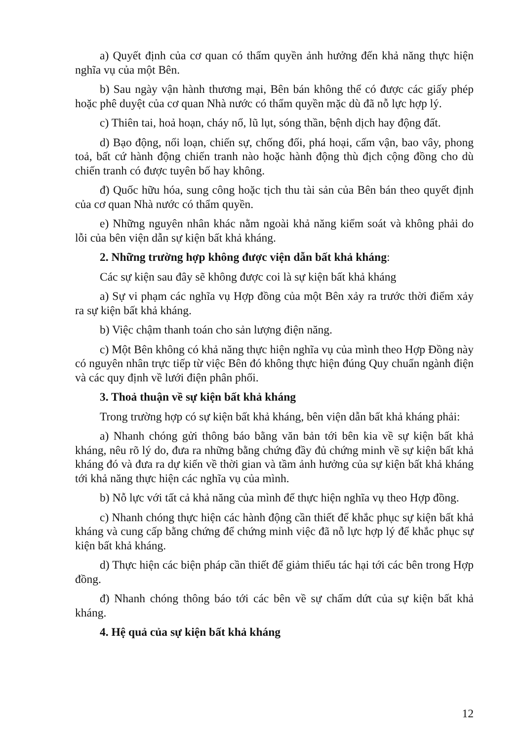a) Quyết định của cơ quan có thẩm quyền ảnh hưởng đến khả năng thực hiện nghĩa vụ của một Bên.
b) Sau ngày vận hành thương mại, Bên bán không thể có được các giấy phép hoặc phê duyệt của cơ quan Nhà nước có thẩm quyền mặc dù đã nỗ lực hợp lý.
c) Thiên tai, hoả hoạn, cháy nổ, lũ lụt, sóng thần, bệnh dịch hay động đất.
d) Bạo động, nổi loạn, chiến sự, chống đối, phá hoại, cấm vận, bao vây, phong toả, bất cứ hành động chiến tranh nào hoặc hành động thù địch cộng đồng cho dù chiến tranh có được tuyên bố hay không.
đ) Quốc hữu hóa, sung công hoặc tịch thu tài sản của Bên bán theo quyết định của cơ quan Nhà nước có thẩm quyền.
e) Những nguyên nhân khác nằm ngoài khả năng kiểm soát và không phải do lỗi của bên viện dẫn sự kiện bất khả kháng.
2. Những trường hợp không được viện dẫn bất khả kháng:
Các sự kiện sau đây sẽ không được coi là sự kiện bất khả kháng
a) Sự vi phạm các nghĩa vụ Hợp đồng của một Bên xảy ra trước thời điểm xảy ra sự kiện bất khả kháng.
b) Việc chậm thanh toán cho sản lượng điện năng.
c) Một Bên không có khả năng thực hiện nghĩa vụ của mình theo Hợp Đồng này có nguyên nhân trực tiếp từ việc Bên đó không thực hiện đúng Quy chuẩn ngành điện và các quy định về lưới điện phân phối.
3. Thoả thuận về sự kiện bất khả kháng
Trong trường hợp có sự kiện bất khả kháng, bên viện dẫn bất khả kháng phải:
a) Nhanh chóng gửi thông báo bằng văn bản tới bên kia về sự kiện bất khả kháng, nêu rõ lý do, đưa ra những bằng chứng đầy đủ chứng minh về sự kiện bất khả kháng đó và đưa ra dự kiến về thời gian và tầm ảnh hưởng của sự kiện bất khả kháng tới khả năng thực hiện các nghĩa vụ của mình.
b) Nỗ lực với tất cả khả năng của mình để thực hiện nghĩa vụ theo Hợp đồng.
c) Nhanh chóng thực hiện các hành động cần thiết để khắc phục sự kiện bất khả kháng và cung cấp bằng chứng để chứng minh việc đã nỗ lực hợp lý để khắc phục sự kiện bất khả kháng.
d) Thực hiện các biện pháp cần thiết để giảm thiểu tác hại tới các bên trong Hợp đồng.
đ) Nhanh chóng thông báo tới các bên về sự chấm dứt của sự kiện bất khả kháng.
4. Hệ quả của sự kiện bất khả kháng
12